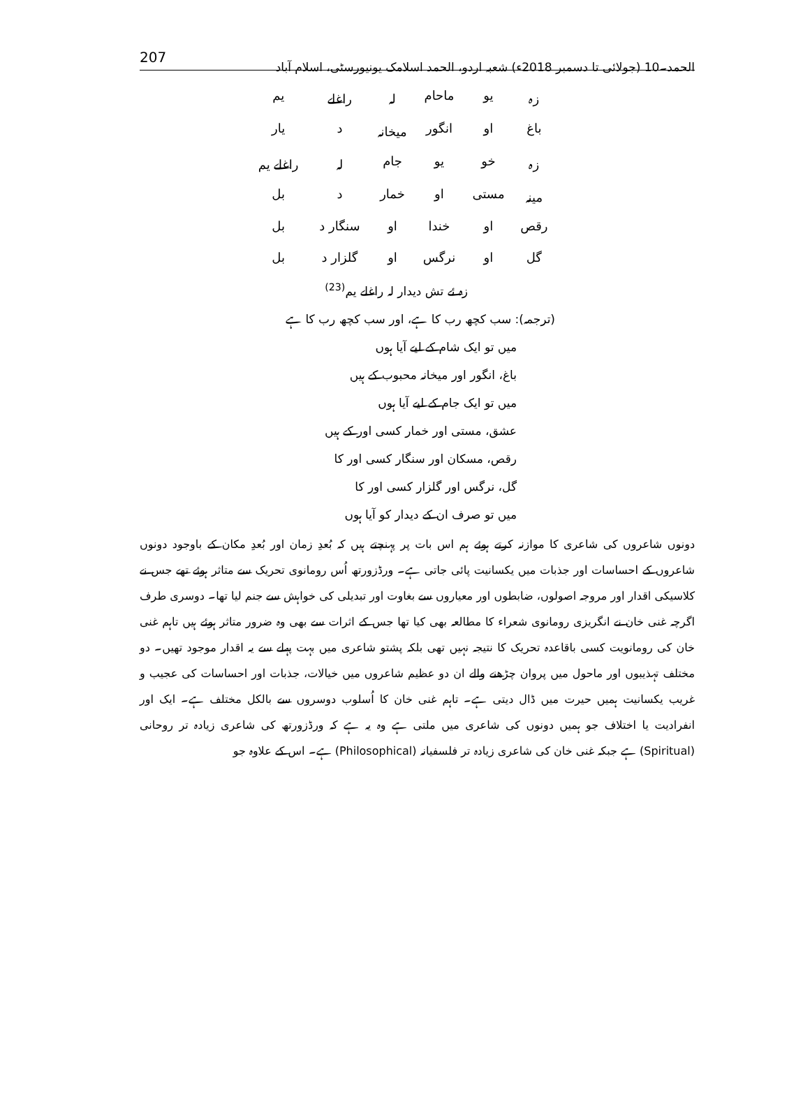الحمد۔10 (جولائی تا دسمبر 2018ء) شعبہ اردو، الحمد اسلامک یونیورسٹی، اسلام آباد 207
| زہ | یو | ماحام | لہ | راغلے | یم |
| باغ | او | انگور | میخانہ | د | یار |
| زہ | خو | یو | جام | لہ | راغلے یم |
| مینہ | مستی | او | خمار | د | بل |
| رقص | او | خندا | او | سنگار د | بل |
| گل | او | نرگس | او | گلزار د | بل |
زہ ئے تش دیدار لہ راغلے یم<sup>(23)</sup>
(ترجمہ): سب کچھ رب کا ہے، اور سب کچھ رب کا ہے
میں تو ایک شام کے لیے آیا ہوں
باغ، انگور اور میخانہ محبوب کے ہیں
میں تو ایک جام کے لیے آیا ہوں
عشق، مستی اور خمار کسی اور کے ہیں
رقص، مسکان اور سنگار کسی اور کا
گل، نرگس اور گلزار کسی اور کا
میں تو صرف ان کے دیدار کو آیا ہوں
دونوں شاعروں کی شاعری کا موازنہ کرتے ہوئے ہم اس بات پر پہنچتے ہیں کہ بُعدِ زمان اور بُعدِ مکان کے باوجود دونوں شاعروں کے احساسات اور جذبات میں یکسانیت پائی جاتی ہے۔ ورڈزورتھ اُس رومانوی تحریک سے متاثر ہوئے تھے جس نے کلاسیکی اقدار اور مروجہ اصولوں، ضابطوں اور معیاروں سے بغاوت اور تبدیلی کی خواہش سے جنم لیا تھا۔ دوسری طرف اگرچہ غنی خان نے انگریزی رومانوی شعراء کا مطالعہ بھی کیا تھا جس کے اثرات سے بھی وہ ضرور متاثر ہوئے ہیں تاہم غنی خان کی رومانویت کسی باقاعدہ تحریک کا نتیجہ نہیں تھی بلکہ پشتو شاعری میں بہت پہلے سے یہ اقدار موجود تھیں۔ دو مختلف تہذیبوں اور ماحول میں پروان چڑھنے والے ان دو عظیم شاعروں میں خیالات، جذبات اور احساسات کی عجیب و غریب یکسانیت ہمیں حیرت میں ڈال دیتی ہے۔ تاہم غنی خان کا اُسلوب دوسروں سے بالکل مختلف ہے۔ ایک اور انفرادیت یا اختلاف جو ہمیں دونوں کی شاعری میں ملتی ہے وہ یہ ہے کہ ورڈزورتھ کی شاعری زیادہ تر روحانی (Spiritual) ہے جبکہ غنی خان کی شاعری زیادہ تر فلسفیانہ (Philosophical) ہے۔ اس کے علاوہ جو